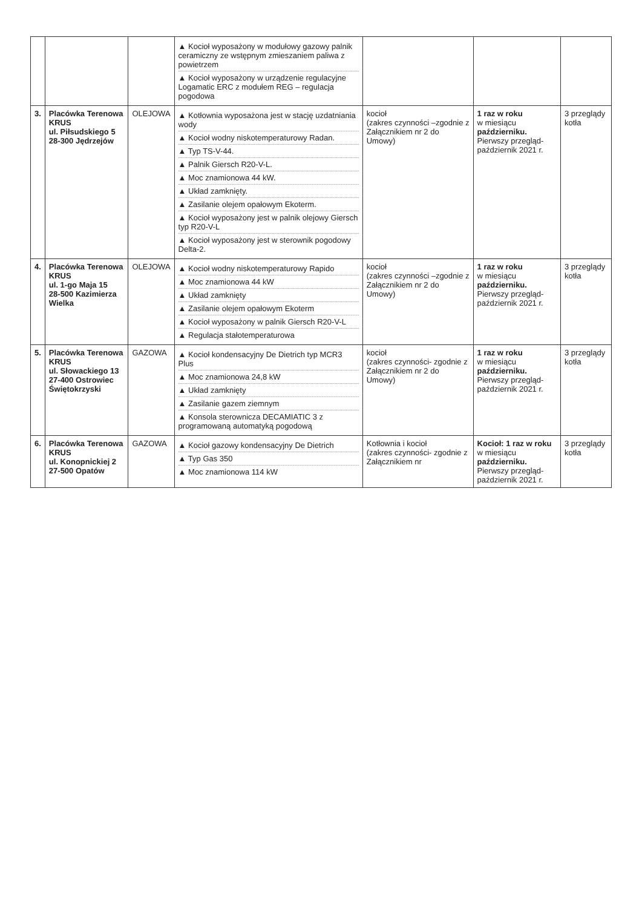| | | | ▲ Kocioł wyposażony w modułowy gazowy palnik ceramiczny ze wstępnym zmieszaniem paliwa z powietrzem ▲ Kocioł wyposażony w urządzenie regulacyjne Logamatic ERC z modułem REG – regulacja pogodowa | | | |
| 3. | Placówka Terenowa KRUS ul. Piłsudskiego 5 28-300 Jędrzejów | OLEJOWA | ▲ Kotłownia wyposażona jest w stację uzdatniania wody ▲ Kocioł wodny niskotemperaturowy Radan. ▲ Typ TS-V-44. ▲ Palnik Giersch R20-V-L. ▲ Moc znamionowa 44 kW. ▲ Układ zamknięty. ▲ Zasilanie olejem opałowym Ekoterm. ▲ Kocioł wyposażony jest w palnik olejowy Giersch typ R20-V-L ▲ Kocioł wyposażony jest w sterownik pogodowy Delta-2. | kocioł (zakres czynności –zgodnie z Załącznikiem nr 2 do Umowy) | 1 raz w roku w miesiącu październiku. Pierwszy przegląd- październik 2021 r. | 3 przeglądy kotła |
| 4. | Placówka Terenowa KRUS ul. 1-go Maja 15 28-500 Kazimierza Wielka | OLEJOWA | ▲ Kocioł wodny niskotemperaturowy Rapido ▲ Moc znamionowa 44 kW ▲ Układ zamknięty ▲ Zasilanie olejem opałowym Ekoterm ▲ Kocioł wyposażony w palnik Giersch R20-V-L ▲ Regulacja stałotemperaturowa | kocioł (zakres czynności –zgodnie z Załącznikiem nr 2 do Umowy) | 1 raz w roku w miesiącu październiku. Pierwszy przegląd- październik 2021 r. | 3 przeglądy kotła |
| 5. | Placówka Terenowa KRUS ul. Słowackiego 13 27-400 Ostrowiec Świętokrzyski | GAZOWA | ▲ Kocioł kondensacyjny De Dietrich typ MCR3 Plus ▲ Moc znamionowa 24,8 kW ▲ Układ zamknięty ▲ Zasilanie gazem ziemnym ▲ Konsola sterownicza DECAMIATIC 3 z programowaną automatyką pogodową | kocioł (zakres czynności- zgodnie z Załącznikiem nr 2 do Umowy) | 1 raz w roku w miesiącu październiku. Pierwszy przegląd- październik 2021 r. | 3 przeglądy kotła |
| 6. | Placówka Terenowa KRUS ul. Konopnickiej 2 27-500 Opatów | GAZOWA | ▲ Kocioł gazowy kondensacyjny De Dietrich ▲ Typ Gas 350 ▲ Moc znamionowa 114 kW | Kotłownia i kocioł (zakres czynności- zgodnie z Załącznikiem nr | Kocioł: 1 raz w roku w miesiącu październiku. Pierwszy przegląd- październik 2021 r. | 3 przeglądy kotła |